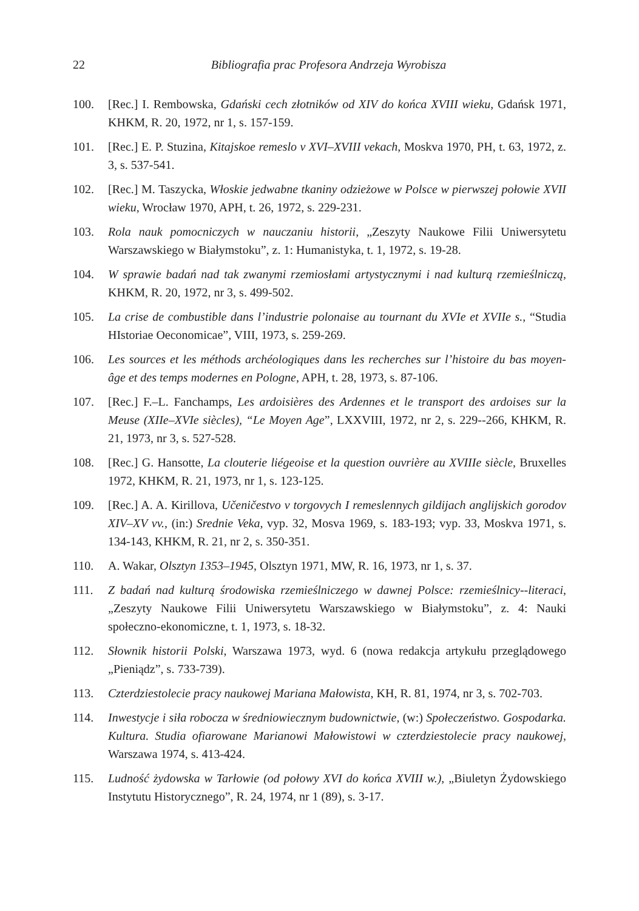22 Bibliografia prac Profesora Andrzeja Wyrobisza
100. [Rec.] I. Rembowska, Gdański cech złotników od XIV do końca XVIII wieku, Gdańsk 1971, KHKM, R. 20, 1972, nr 1, s. 157-159.
101. [Rec.] E. P. Stuzina, Kitajskoe remeslo v XVI–XVIII vekach, Moskva 1970, PH, t. 63, 1972, z. 3, s. 537-541.
102. [Rec.] M. Taszycka, Włoskie jedwabne tkaniny odzieżowe w Polsce w pierwszej połowie XVII wieku, Wrocław 1970, APH, t. 26, 1972, s. 229-231.
103. Rola nauk pomocniczych w nauczaniu historii, „Zeszyty Naukowe Filii Uniwersytetu Warszawskiego w Białymstoku”, z. 1: Humanistyka, t. 1, 1972, s. 19-28.
104. W sprawie badań nad tak zwanymi rzemiosłami artystycznymi i nad kulturą rzemieślniczą, KHKM, R. 20, 1972, nr 3, s. 499-502.
105. La crise de combustible dans l’industrie polonaise au tournant du XVIe et XVIIe s., “Studia HIstoriae Oeconomicae”, VIII, 1973, s. 259-269.
106. Les sources et les méthods archéologiques dans les recherches sur l’histoire du bas moyen-âge et des temps modernes en Pologne, APH, t. 28, 1973, s. 87-106.
107. [Rec.] F.–L. Fanchamps, Les ardoisières des Ardennes et le transport des ardoises sur la Meuse (XIIe–XVIe siècles), “Le Moyen Age”, LXXVIII, 1972, nr 2, s. 229--266, KHKM, R. 21, 1973, nr 3, s. 527-528.
108. [Rec.] G. Hansotte, La clouterie liégeoise et la question ouvrière au XVIIIe siècle, Bruxelles 1972, KHKM, R. 21, 1973, nr 1, s. 123-125.
109. [Rec.] A. A. Kirillova, Učeničestvo v torgovych I remeslennych gildijach anglijskich gorodov XIV–XV vv., (in:) Srednie Veka, vyp. 32, Mosva 1969, s. 183-193; vyp. 33, Moskva 1971, s. 134-143, KHKM, R. 21, nr 2, s. 350-351.
110. A. Wakar, Olsztyn 1353–1945, Olsztyn 1971, MW, R. 16, 1973, nr 1, s. 37.
111. Z badań nad kulturą środowiska rzemieślniczego w dawnej Polsce: rzemieślnicy--literaci, „Zeszyty Naukowe Filii Uniwersytetu Warszawskiego w Białymstoku”, z. 4: Nauki społeczno-ekonomiczne, t. 1, 1973, s. 18-32.
112. Słownik historii Polski, Warszawa 1973, wyd. 6 (nowa redakcja artykułu przeglądowego „Pieniądz”, s. 733-739).
113. Czterdziestolecie pracy naukowej Mariana Małowista, KH, R. 81, 1974, nr 3, s. 702-703.
114. Inwestycje i siła robocza w średniowiecznym budownictwie, (w:) Społeczeństwo. Gospodarka. Kultura. Studia ofiarowane Marianowi Małowistowi w czterdziestolecie pracy naukowej, Warszawa 1974, s. 413-424.
115. Ludność żydowska w Tarłowie (od połowy XVI do końca XVIII w.), „Biuletyn Żydowskiego Instytutu Historycznego”, R. 24, 1974, nr 1 (89), s. 3-17.